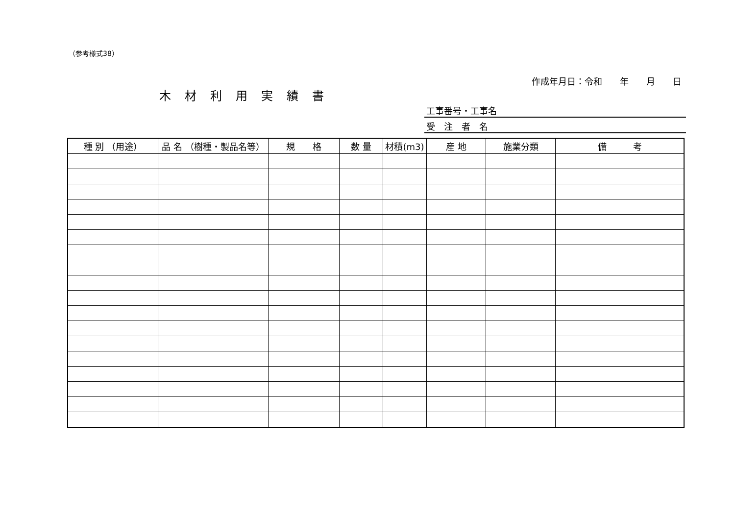（参考様式38）
作成年月日：令和　　年　　月　　日
木材利用実績書
工事番号・工事名
受　注　者　名
| 種 別 （用途） | 品 名 （樹種・製品名等） | 規 格 | 数 量 | 材積(m3) | 産 地 | 施業分類 | 備 考 |
| --- | --- | --- | --- | --- | --- | --- | --- |